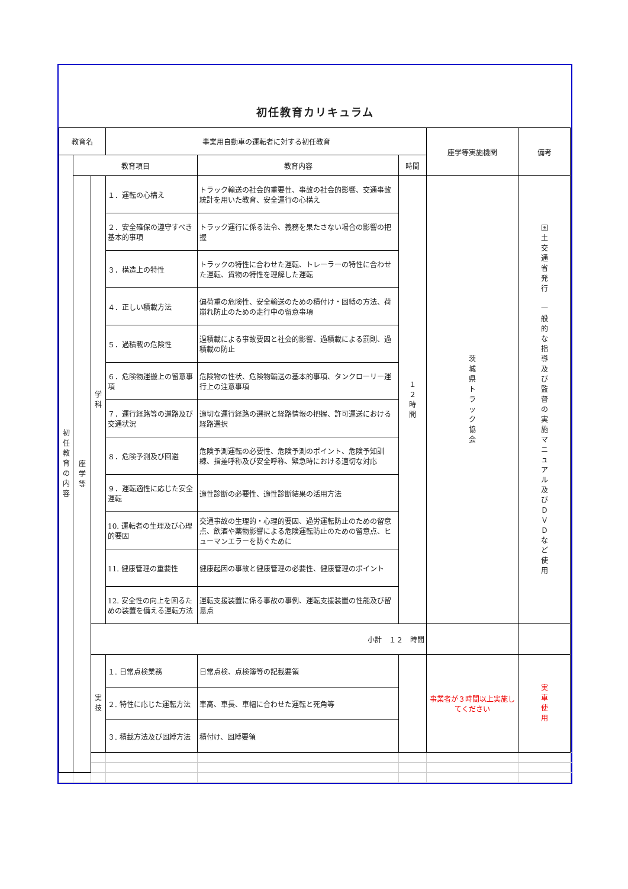初任教育カリキュラム
| 教育名 | | | 事業用自動車の運転者に対する初任教育 | | | 座学等実施機関 | 備考 | | |
| 初 任 教 育 の 内 容 | 教育項目 | | | 教育内容 | 時間 | | | | |
| | 座 学 等 | 学 科 | １．運転の心構え | トラック輸送の社会的重要性、事故の社会的影響、交通事故統計を用いた教育、安全運行の心構え | １ ２ 時 間 | 茨 城 県 ト ラ ッ ク 協 会 | 国 土 交 通 省 発 行 一 般 的 な 指 導 及 び 監 督 の 実 施 マ ニ ュ ア ル 及 び Ｄ Ｖ Ｄ な ど 使 用 | | |
| | | | ２．安全確保の遵守すべき基本的事項 | トラック運行に係る法令、義務を果たさない場合の影響の把握 | | | | | |
| | | | ３．構造上の特性 | トラックの特性に合わせた運転、トレーラーの特性に合わせた運転、貨物の特性を理解した運転 | | | | | |
| | | | ４．正しい積載方法 | 偏荷重の危険性、安全輸送のための積付け・固縛の方法、荷崩れ防止のための走行中の留意事項 | | | | | |
| | | | ５．過積載の危険性 | 過積載による事故要因と社会的影響、過積載による罰則、過積載の防止 | | | | | |
| | | | ６．危険物運搬上の留意事項 | 危険物の性状、危険物輸送の基本的事項、タンクローリー運行上の注意事項 | | | | | |
| | | | ７．運行経路等の道路及び交通状況 | 適切な運行経路の選択と経路情報の把握、許可運送における経路選択 | | | | | |
| | | | ８．危険予測及び回避 | 危険予測運転の必要性、危険予測のポイント、危険予知訓練、指差呼称及び安全呼称、緊急時における適切な対応 | | | | | |
| | | | ９．運転適性に応じた安全運転 | 適性診断の必要性、適性診断結果の活用方法 | | | | | |
| | | | 10. 運転者の生理及び心理的要因 | 交通事故の生理的・心理的要因、過労運転防止のための留意点、飲酒や薬物影響による危険運転防止のための留意点、ヒューマンエラーを防ぐために | | | | | |
| | | | 11. 健康管理の重要性 | 健康起因の事故と健康管理の必要性、健康管理のポイント | | | | | |
| | | | 12. 安全性の向上を図るための装置を備える運転方法 | 運転支援装置に係る事故の事例、運転支援装置の性能及び留意点 | | | | | |
| | | 小計 １２ 時間 | | | | | | | |
| | | 実 技 | １. 日常点検業務 | 日常点検、点検簿等の記載要領 | | 事業者が３時間以上実施してください | 実 車 使 用 | | |
| | | | ２. 特性に応じた運転方法 | 車高、車長、車幅に合わせた運転と死角等 | | | | | |
| | | | ３. 積載方法及び固縛方法 | 積付け、固縛要領 | | | | | |